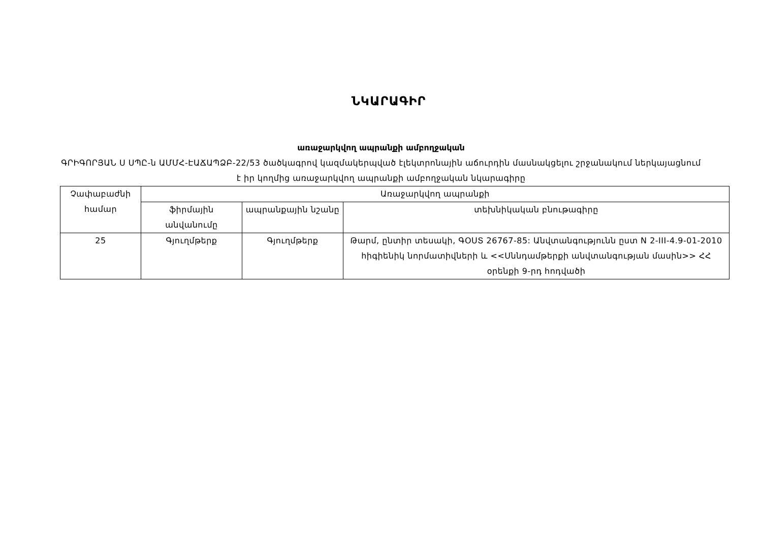ՆԿԱՐԱԳԻՐ
առաջարկվող ապրանքի ամբողջական
ԳՐԻԳՈՐՅԱՆ Ս ՍՊԸ-ն ԱՄՄՀ-ԷԱՃԱՊՁԲ-22/53 ծածկագրով կազմակերպված էլեկտրոնային աճուրդին մասնակցելու շրջանակում ներկայացնում է իր կողմից առաջարկվող ապրանքի ամբողջական նկարագիրը
| Չափաբաժնի համար | Առաջարկվող ապրանքի | | |
| --- | --- | --- | --- |
| | ֆիրմային անվանումը | ապրանքային նշանը | տեխնիկական բնութագիրը |
| 25 | Գյուղմթերք | Գյուղմթերք | Թարմ, ընտիր տեսակի, ԳՕՍՏ 26767-85: Անվտանգությունն ըստ N 2-III-4.9-01-2010 հիգիենիկ նորմատիվների և <<Սննդամթերքի անվտանգության մասին>> ՀՀ օրենքի 9-րդ հոդվածի |